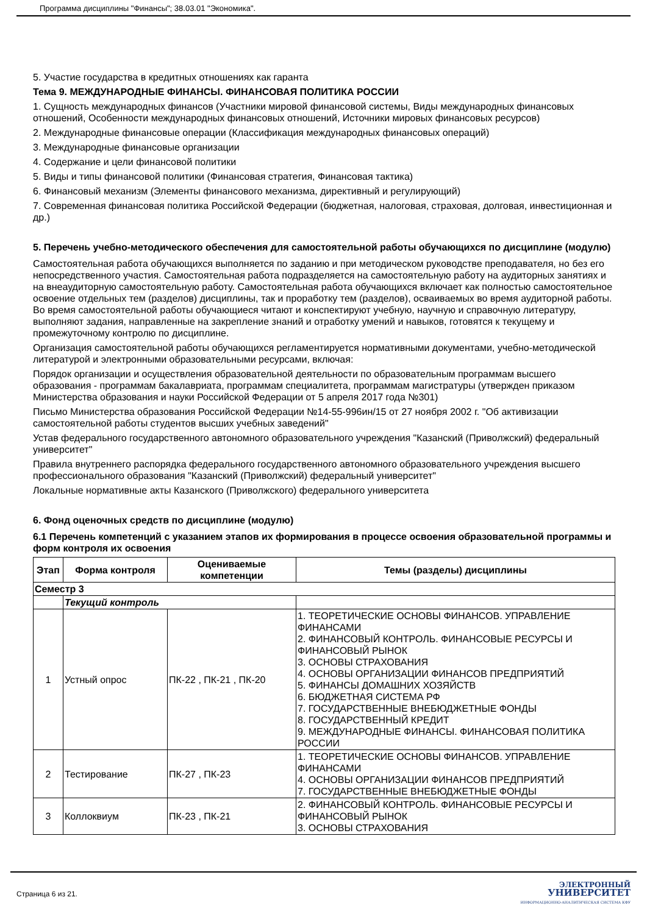Программа дисциплины "Финансы"; 38.03.01 "Экономика".
5. Участие государства в кредитных отношениях как гаранта
Тема 9. МЕЖДУНАРОДНЫЕ ФИНАНСЫ. ФИНАНСОВАЯ ПОЛИТИКА РОССИИ
1. Сущность международных финансов (Участники мировой финансовой системы, Виды международных финансовых отношений, Особенности международных финансовых отношений, Источники мировых финансовых ресурсов)
2. Международные финансовые операции (Классификация международных финансовых операций)
3. Международные финансовые организации
4. Содержание и цели финансовой политики
5. Виды и типы финансовой политики (Финансовая стратегия, Финансовая тактика)
6. Финансовый механизм (Элементы финансового механизма, директивный и регулирующий)
7. Современная финансовая политика Российской Федерации (бюджетная, налоговая, страховая, долговая, инвестиционная и др.)
5. Перечень учебно-методического обеспечения для самостоятельной работы обучающихся по дисциплине (модулю)
Самостоятельная работа обучающихся выполняется по заданию и при методическом руководстве преподавателя, но без его непосредственного участия. Самостоятельная работа подразделяется на самостоятельную работу на аудиторных занятиях и на внеаудиторную самостоятельную работу. Самостоятельная работа обучающихся включает как полностью самостоятельное освоение отдельных тем (разделов) дисциплины, так и проработку тем (разделов), осваиваемых во время аудиторной работы. Во время самостоятельной работы обучающиеся читают и конспектируют учебную, научную и справочную литературу, выполняют задания, направленные на закрепление знаний и отработку умений и навыков, готовятся к текущему и промежуточному контролю по дисциплине.
Организация самостоятельной работы обучающихся регламентируется нормативными документами, учебно-методической литературой и электронными образовательными ресурсами, включая:
Порядок организации и осуществления образовательной деятельности по образовательным программам высшего образования - программам бакалавриата, программам специалитета, программам магистратуры (утвержден приказом Министерства образования и науки Российской Федерации от 5 апреля 2017 года №301)
Письмо Министерства образования Российской Федерации №14-55-996ин/15 от 27 ноября 2002 г. "Об активизации самостоятельной работы студентов высших учебных заведений"
Устав федерального государственного автономного образовательного учреждения "Казанский (Приволжский) федеральный университет"
Правила внутреннего распорядка федерального государственного автономного образовательного учреждения высшего профессионального образования "Казанский (Приволжский) федеральный университет"
Локальные нормативные акты Казанского (Приволжского) федерального университета
6. Фонд оценочных средств по дисциплине (модулю)
6.1 Перечень компетенций с указанием этапов их формирования в процессе освоения образовательной программы и форм контроля их освоения
| Этап | Форма контроля | Оцениваемые компетенции | Темы (разделы) дисциплины |
| --- | --- | --- | --- |
| Семестр 3 | | | |
| | Текущий контроль | | |
| 1 | Устный опрос | ПК-22 , ПК-21 , ПК-20 | 1. ТЕОРЕТИЧЕСКИЕ ОСНОВЫ ФИНАНСОВ. УПРАВЛЕНИЕ ФИНАНСАМИ 2. ФИНАНСОВЫЙ КОНТРОЛЬ. ФИНАНСОВЫЕ РЕСУРСЫ И ФИНАНСОВЫЙ РЫНОК 3. ОСНОВЫ СТРАХОВАНИЯ 4. ОСНОВЫ ОРГАНИЗАЦИИ ФИНАНСОВ ПРЕДПРИЯТИЙ 5. ФИНАНСЫ ДОМАШНИХ ХОЗЯЙСТВ 6. БЮДЖЕТНАЯ СИСТЕМА РФ 7. ГОСУДАРСТВЕННЫЕ ВНЕБЮДЖЕТНЫЕ ФОНДЫ 8. ГОСУДАРСТВЕННЫЙ КРЕДИТ 9. МЕЖДУНАРОДНЫЕ ФИНАНСЫ. ФИНАНСОВАЯ ПОЛИТИКА РОССИИ |
| 2 | Тестирование | ПК-27 , ПК-23 | 1. ТЕОРЕТИЧЕСКИЕ ОСНОВЫ ФИНАНСОВ. УПРАВЛЕНИЕ ФИНАНСАМИ 4. ОСНОВЫ ОРГАНИЗАЦИИ ФИНАНСОВ ПРЕДПРИЯТИЙ 7. ГОСУДАРСТВЕННЫЕ ВНЕБЮДЖЕТНЫЕ ФОНДЫ |
| 3 | Коллоквиум | ПК-23 , ПК-21 | 2. ФИНАНСОВЫЙ КОНТРОЛЬ. ФИНАНСОВЫЕ РЕСУРСЫ И ФИНАНСОВЫЙ РЫНОК 3. ОСНОВЫ СТРАХОВАНИЯ |
Страница 6 из 21.
ЭЛЕКТРОННЫЙ
УНИВЕРСИТЕТ
ИНФОРМАЦИОННО-АНАЛИТИЧЕСКАЯ СИСТЕМА КФУ